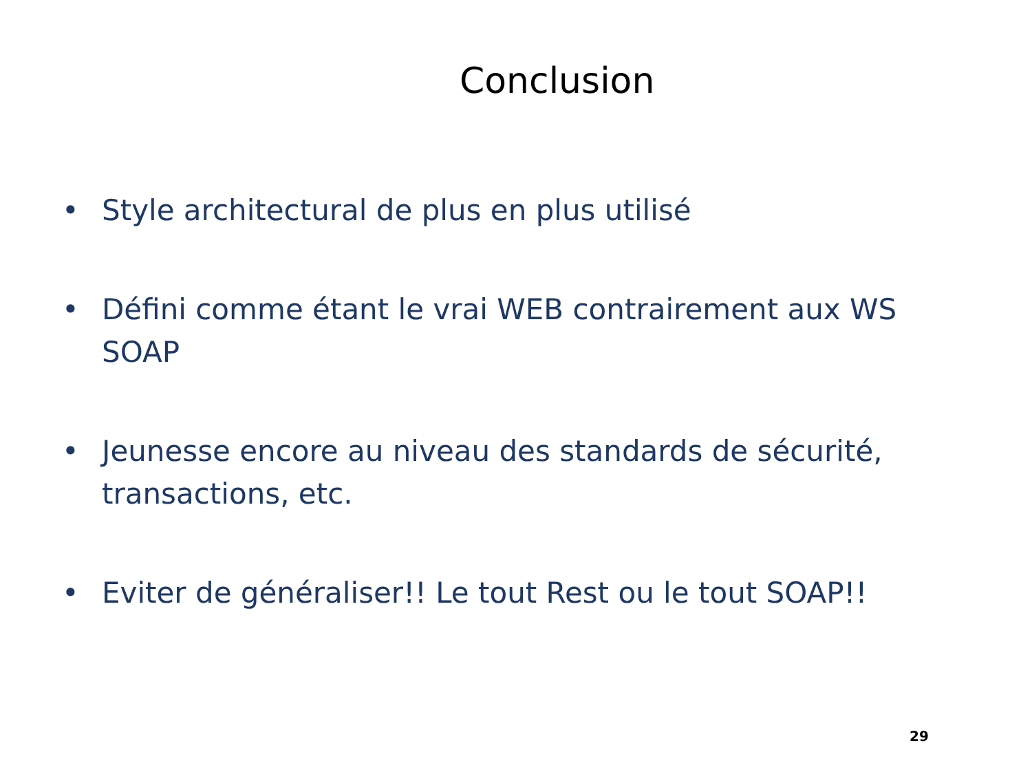Conclusion
• Style architectural de plus en plus utilisé
• Défini comme étant le vrai WEB contrairement aux WS SOAP
• Jeunesse encore au niveau des standards de sécurité, transactions, etc.
• Eviter de généraliser!! Le tout Rest ou le tout SOAP!!
29